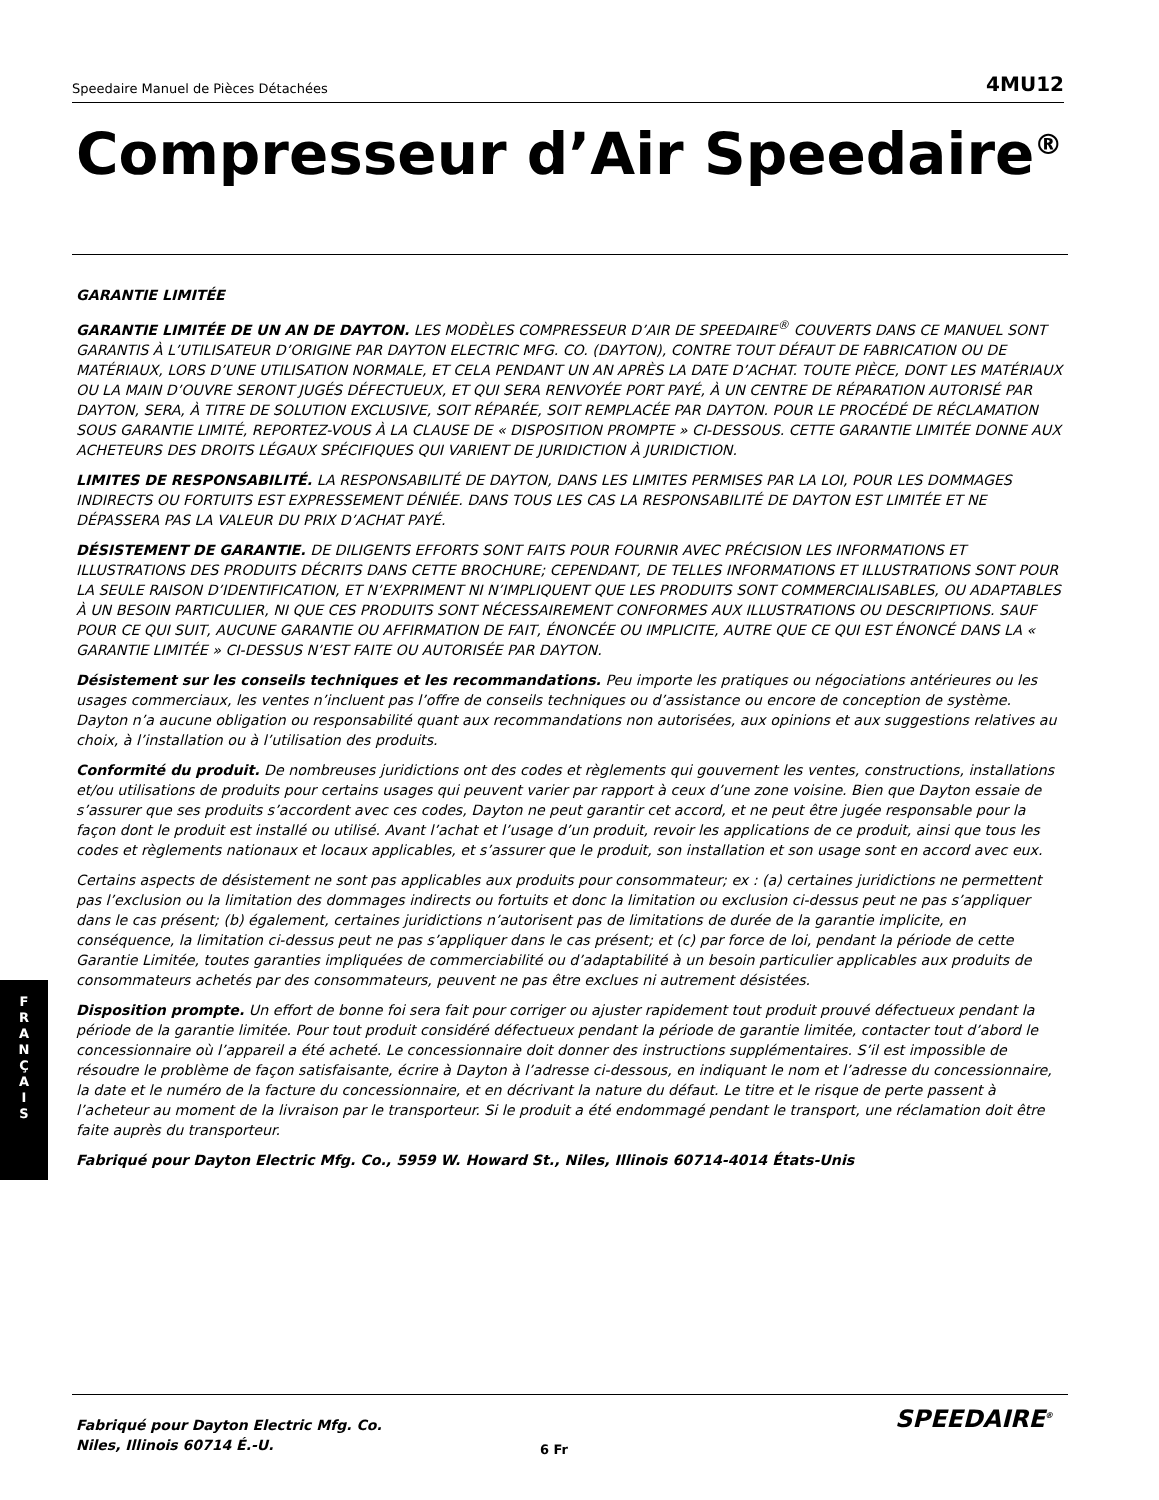Speedaire Manuel de Pièces Détachées 4MU12
Compresseur d’Air Speedaire<sup>®</sup>
GARANTIE LIMITÉE
GARANTIE LIMITÉE DE UN AN DE DAYTON. LES MODÈLES COMPRESSEUR D’AIR DE SPEEDAIRE<sup>®</sup> COUVERTS DANS CE MANUEL SONT GARANTIS À L’UTILISATEUR D’ORIGINE PAR DAYTON ELECTRIC MFG. CO. (DAYTON), CONTRE TOUT DÉFAUT DE FABRICATION OU DE MATÉRIAUX, LORS D’UNE UTILISATION NORMALE, ET CELA PENDANT UN AN APRÈS LA DATE D’ACHAT. TOUTE PIÈCE, DONT LES MATÉRIAUX OU LA MAIN D’OUVRE SERONT JUGÉS DÉFECTUEUX, ET QUI SERA RENVOYÉE PORT PAYÉ, À UN CENTRE DE RÉPARATION AUTORISÉ PAR DAYTON, SERA, À TITRE DE SOLUTION EXCLUSIVE, SOIT RÉPARÉE, SOIT REMPLACÉE PAR DAYTON. POUR LE PROCÉDÉ DE RÉCLAMATION SOUS GARANTIE LIMITÉ, REPORTEZ-VOUS À LA CLAUSE DE « DISPOSITION PROMPTE » CI-DESSOUS. CETTE GARANTIE LIMITÉE DONNE AUX ACHETEURS DES DROITS LÉGAUX SPÉCIFIQUES QUI VARIENT DE JURIDICTION À JURIDICTION.
LIMITES DE RESPONSABILITÉ. LA RESPONSABILITÉ DE DAYTON, DANS LES LIMITES PERMISES PAR LA LOI, POUR LES DOMMAGES INDIRECTS OU FORTUITS EST EXPRESSEMENT DÉNIÉE. DANS TOUS LES CAS LA RESPONSABILITÉ DE DAYTON EST LIMITÉE ET NE DÉPASSERA PAS LA VALEUR DU PRIX D’ACHAT PAYÉ.
DÉSISTEMENT DE GARANTIE. DE DILIGENTS EFFORTS SONT FAITS POUR FOURNIR AVEC PRÉCISION LES INFORMATIONS ET ILLUSTRATIONS DES PRODUITS DÉCRITS DANS CETTE BROCHURE; CEPENDANT, DE TELLES INFORMATIONS ET ILLUSTRATIONS SONT POUR LA SEULE RAISON D’IDENTIFICATION, ET N’EXPRIMENT NI N’IMPLIQUENT QUE LES PRODUITS SONT COMMERCIALISABLES, OU ADAPTABLES À UN BESOIN PARTICULIER, NI QUE CES PRODUITS SONT NÉCESSAIREMENT CONFORMES AUX ILLUSTRATIONS OU DESCRIPTIONS. SAUF POUR CE QUI SUIT, AUCUNE GARANTIE OU AFFIRMATION DE FAIT, ÉNONCÉE OU IMPLICITE, AUTRE QUE CE QUI EST ÉNONCÉ DANS LA « GARANTIE LIMITÉE » CI-DESSUS N’EST FAITE OU AUTORISÉE PAR DAYTON.
Désistement sur les conseils techniques et les recommandations. Peu importe les pratiques ou négociations antérieures ou les usages commerciaux, les ventes n’incluent pas l’offre de conseils techniques ou d’assistance ou encore de conception de système. Dayton n’a aucune obligation ou responsabilité quant aux recommandations non autorisées, aux opinions et aux suggestions relatives au choix, à l’installation ou à l’utilisation des produits.
Conformité du produit. De nombreuses juridictions ont des codes et règlements qui gouvernent les ventes, constructions, installations et/ou utilisations de produits pour certains usages qui peuvent varier par rapport à ceux d’une zone voisine. Bien que Dayton essaie de s’assurer que ses produits s’accordent avec ces codes, Dayton ne peut garantir cet accord, et ne peut être jugée responsable pour la façon dont le produit est installé ou utilisé. Avant l’achat et l’usage d’un produit, revoir les applications de ce produit, ainsi que tous les codes et règlements nationaux et locaux applicables, et s’assurer que le produit, son installation et son usage sont en accord avec eux.
Certains aspects de désistement ne sont pas applicables aux produits pour consommateur; ex : (a) certaines juridictions ne permettent pas l’exclusion ou la limitation des dommages indirects ou fortuits et donc la limitation ou exclusion ci-dessus peut ne pas s’appliquer dans le cas présent; (b) également, certaines juridictions n’autorisent pas de limitations de durée de la garantie implicite, en conséquence, la limitation ci-dessus peut ne pas s’appliquer dans le cas présent; et (c) par force de loi, pendant la période de cette Garantie Limitée, toutes garanties impliquées de commerciabilité ou d’adaptabilité à un besoin particulier applicables aux produits de consommateurs achetés par des consommateurs, peuvent ne pas être exclues ni autrement désistées.
Disposition prompte. Un effort de bonne foi sera fait pour corriger ou ajuster rapidement tout produit prouvé défectueux pendant la période de la garantie limitée. Pour tout produit considéré défectueux pendant la période de garantie limitée, contacter tout d’abord le concessionnaire où l’appareil a été acheté. Le concessionnaire doit donner des instructions supplémentaires. S’il est impossible de résoudre le problème de façon satisfaisante, écrire à Dayton à l’adresse ci-dessous, en indiquant le nom et l’adresse du concessionnaire, la date et le numéro de la facture du concessionnaire, et en décrivant la nature du défaut. Le titre et le risque de perte passent à l’acheteur au moment de la livraison par le transporteur. Si le produit a été endommagé pendant le transport, une réclamation doit être faite auprès du transporteur.
Fabriqué pour Dayton Electric Mfg. Co., 5959 W. Howard St., Niles, Illinois 60714-4014 États-Unis
F
R
A
N
Ç
A
I
S
Fabriqué pour Dayton Electric Mfg. Co.
Niles, Illinois 60714 É.-U.
6 Fr
SPEEDAIRE<sup>®</sup>